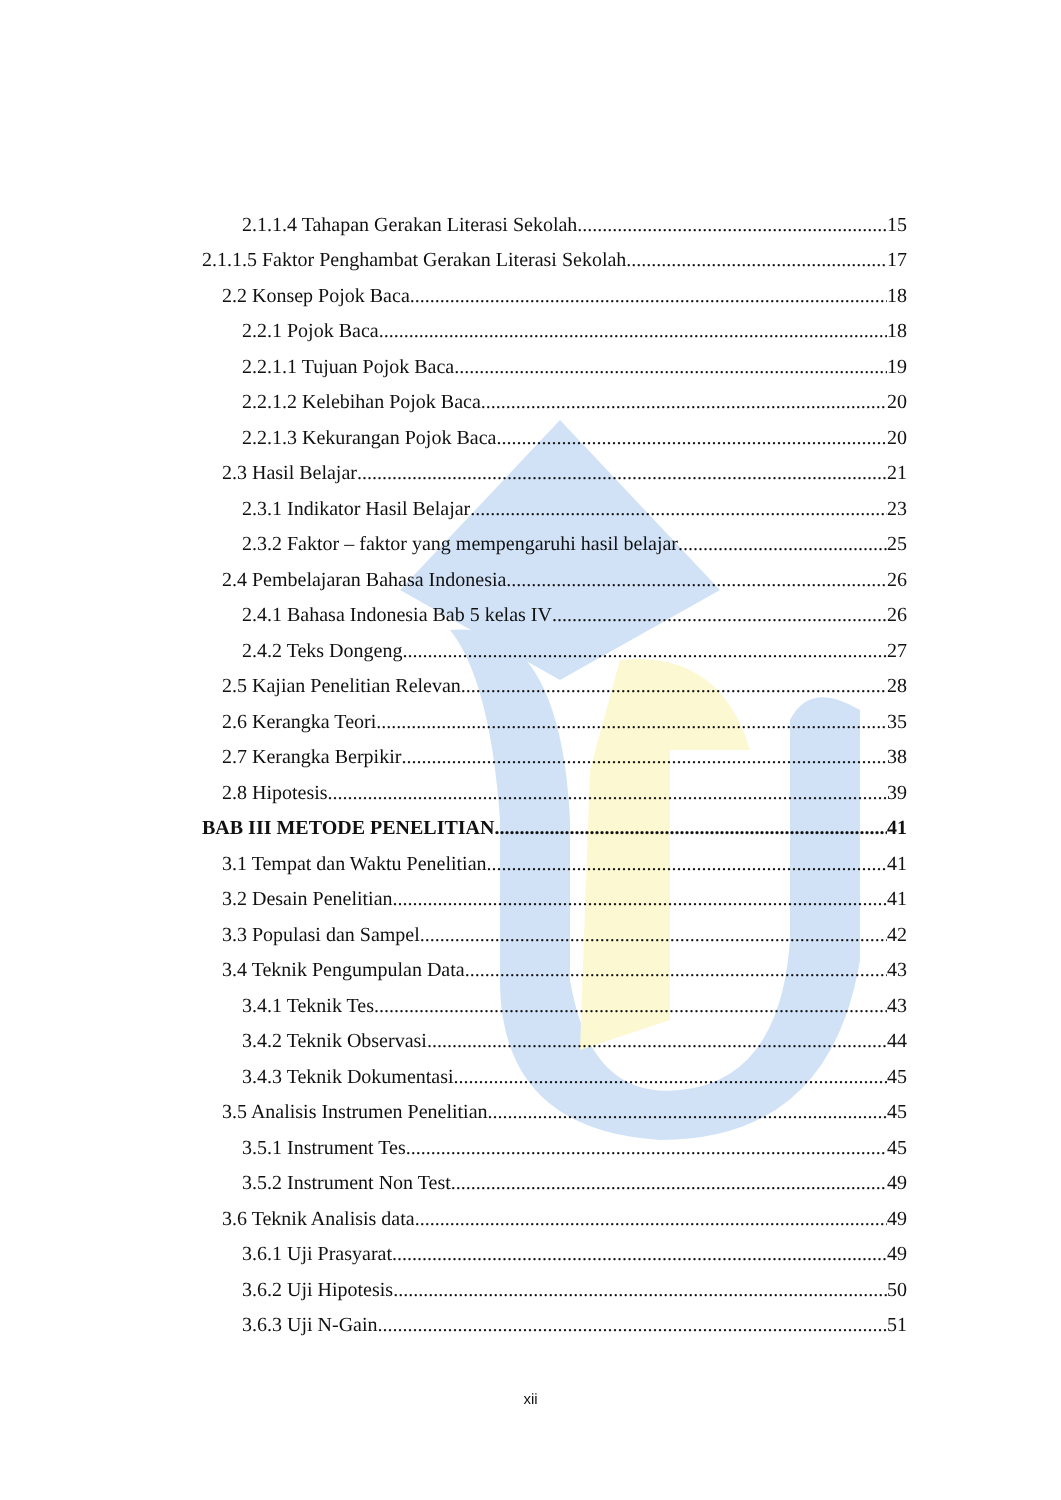2.1.1.4 Tahapan Gerakan Literasi Sekolah 15
2.1.1.5 Faktor Penghambat Gerakan Literasi Sekolah 17
2.2 Konsep Pojok Baca 18
2.2.1 Pojok Baca 18
2.2.1.1 Tujuan Pojok Baca 19
2.2.1.2 Kelebihan Pojok Baca 20
2.2.1.3 Kekurangan Pojok Baca 20
2.3 Hasil Belajar 21
2.3.1 Indikator Hasil Belajar 23
2.3.2 Faktor – faktor yang mempengaruhi hasil belajar 25
2.4 Pembelajaran Bahasa Indonesia 26
2.4.1 Bahasa Indonesia Bab 5 kelas IV 26
2.4.2 Teks Dongeng 27
2.5 Kajian Penelitian Relevan 28
2.6 Kerangka Teori 35
2.7 Kerangka Berpikir 38
2.8 Hipotesis 39
BAB III METODE PENELITIAN 41
3.1 Tempat dan Waktu Penelitian 41
3.2 Desain Penelitian 41
3.3 Populasi dan Sampel 42
3.4 Teknik Pengumpulan Data 43
3.4.1 Teknik Tes 43
3.4.2 Teknik Observasi 44
3.4.3 Teknik Dokumentasi 45
3.5 Analisis Instrumen Penelitian 45
3.5.1 Instrument Tes 45
3.5.2 Instrument Non Test 49
3.6 Teknik Analisis data 49
3.6.1 Uji Prasyarat 49
3.6.2 Uji Hipotesis 50
3.6.3 Uji N-Gain 51
xii